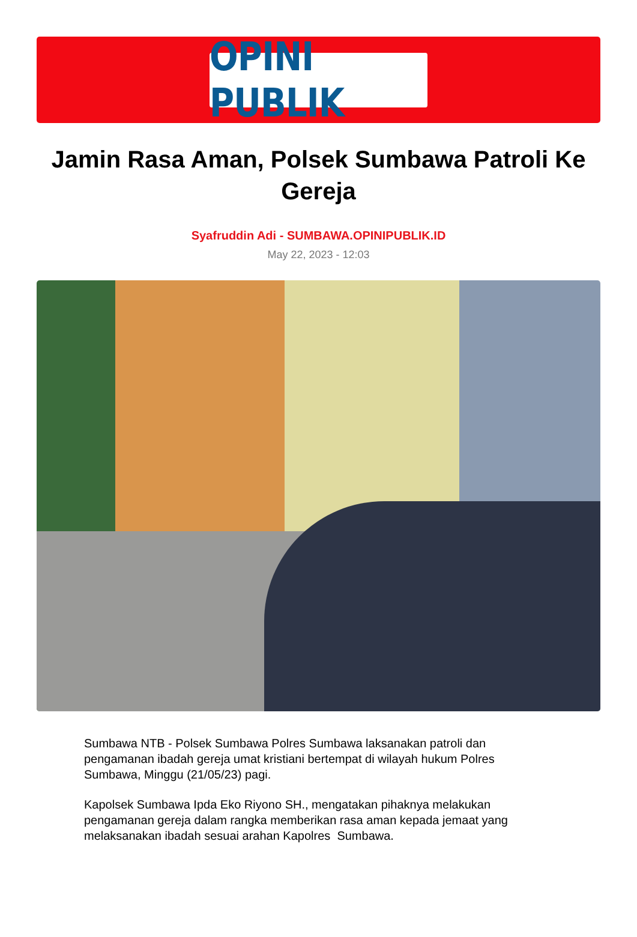OPINI PUBLIK
Jamin Rasa Aman, Polsek Sumbawa Patroli Ke Gereja
Syafruddin Adi - SUMBAWA.OPINIPUBLIK.ID
May 22, 2023 - 12:03
Sumbawa NTB - Polsek Sumbawa Polres Sumbawa laksanakan patroli dan pengamanan ibadah gereja umat kristiani bertempat di wilayah hukum Polres Sumbawa, Minggu (21/05/23) pagi.
Kapolsek Sumbawa Ipda Eko Riyono SH., mengatakan pihaknya melakukan pengamanan gereja dalam rangka memberikan rasa aman kepada jemaat yang melaksanakan ibadah sesuai arahan Kapolres Sumbawa.